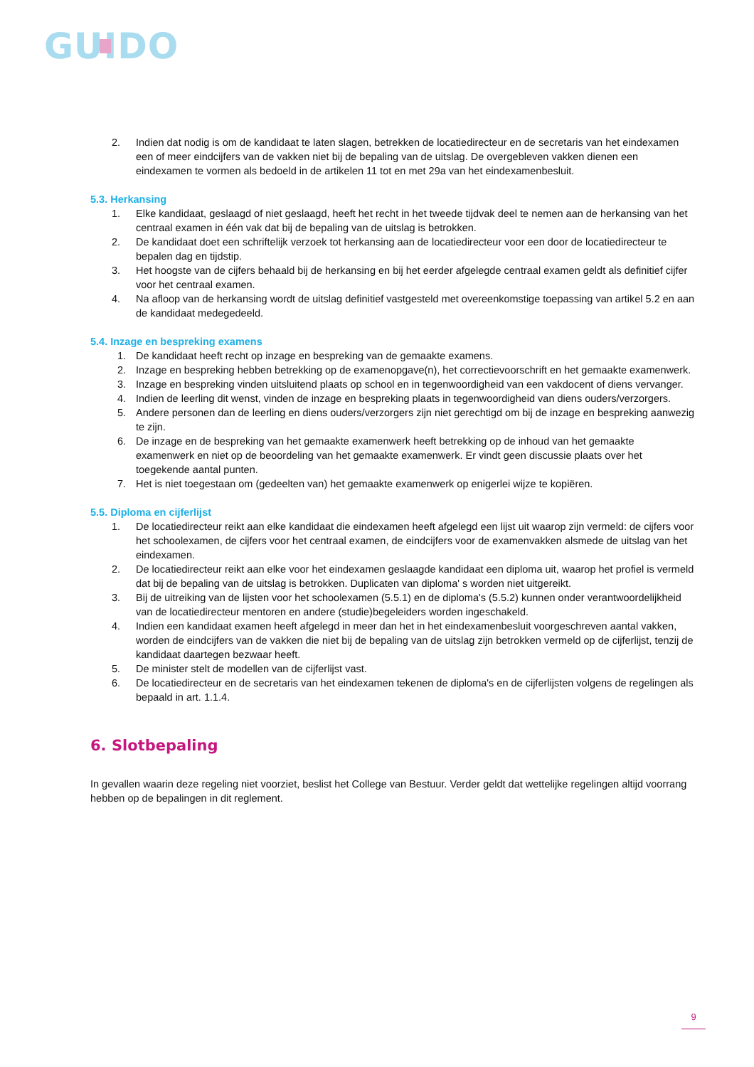GUIDO
2. Indien dat nodig is om de kandidaat te laten slagen, betrekken de locatiedirecteur en de secretaris van het eindexamen een of meer eindcijfers van de vakken niet bij de bepaling van de uitslag. De overgebleven vakken dienen een eindexamen te vormen als bedoeld in de artikelen 11 tot en met 29a van het eindexamenbesluit.
5.3. Herkansing
1. Elke kandidaat, geslaagd of niet geslaagd, heeft het recht in het tweede tijdvak deel te nemen aan de herkansing van het centraal examen in één vak dat bij de bepaling van de uitslag is betrokken.
2. De kandidaat doet een schriftelijk verzoek tot herkansing aan de locatiedirecteur voor een door de locatiedirecteur te bepalen dag en tijdstip.
3. Het hoogste van de cijfers behaald bij de herkansing en bij het eerder afgelegde centraal examen geldt als definitief cijfer voor het centraal examen.
4. Na afloop van de herkansing wordt de uitslag definitief vastgesteld met overeenkomstige toepassing van artikel 5.2 en aan de kandidaat medegedeeld.
5.4. Inzage en bespreking examens
1. De kandidaat heeft recht op inzage en bespreking van de gemaakte examens.
2. Inzage en bespreking hebben betrekking op de examenopgave(n), het correctievoorschrift en het gemaakte examenwerk.
3. Inzage en bespreking vinden uitsluitend plaats op school en in tegenwoordigheid van een vakdocent of diens vervanger.
4. Indien de leerling dit wenst, vinden de inzage en bespreking plaats in tegenwoordigheid van diens ouders/verzorgers.
5. Andere personen dan de leerling en diens ouders/verzorgers zijn niet gerechtigd om bij de inzage en bespreking aanwezig te zijn.
6. De inzage en de bespreking van het gemaakte examenwerk heeft betrekking op de inhoud van het gemaakte examenwerk en niet op de beoordeling van het gemaakte examenwerk. Er vindt geen discussie plaats over het toegekende aantal punten.
7. Het is niet toegestaan om (gedeelten van) het gemaakte examenwerk op enigerlei wijze te kopiëren.
5.5. Diploma en cijferlijst
1. De locatiedirecteur reikt aan elke kandidaat die eindexamen heeft afgelegd een lijst uit waarop zijn vermeld: de cijfers voor het schoolexamen, de cijfers voor het centraal examen, de eindcijfers voor de examenvakken alsmede de uitslag van het eindexamen.
2. De locatiedirecteur reikt aan elke voor het eindexamen geslaagde kandidaat een diploma uit, waarop het profiel is vermeld dat bij de bepaling van de uitslag is betrokken. Duplicaten van diploma' s worden niet uitgereikt.
3. Bij de uitreiking van de lijsten voor het schoolexamen (5.5.1) en de diploma's (5.5.2) kunnen onder verantwoordelijkheid van de locatiedirecteur mentoren en andere (studie)begeleiders worden ingeschakeld.
4. Indien een kandidaat examen heeft afgelegd in meer dan het in het eindexamenbesluit voorgeschreven aantal vakken, worden de eindcijfers van de vakken die niet bij de bepaling van de uitslag zijn betrokken vermeld op de cijferlijst, tenzij de kandidaat daartegen bezwaar heeft.
5. De minister stelt de modellen van de cijferlijst vast.
6. De locatiedirecteur en de secretaris van het eindexamen tekenen de diploma's en de cijferlijsten volgens de regelingen als bepaald in art. 1.1.4.
6. Slotbepaling
In gevallen waarin deze regeling niet voorziet, beslist het College van Bestuur. Verder geldt dat wettelijke regelingen altijd voorrang hebben op de bepalingen in dit reglement.
9